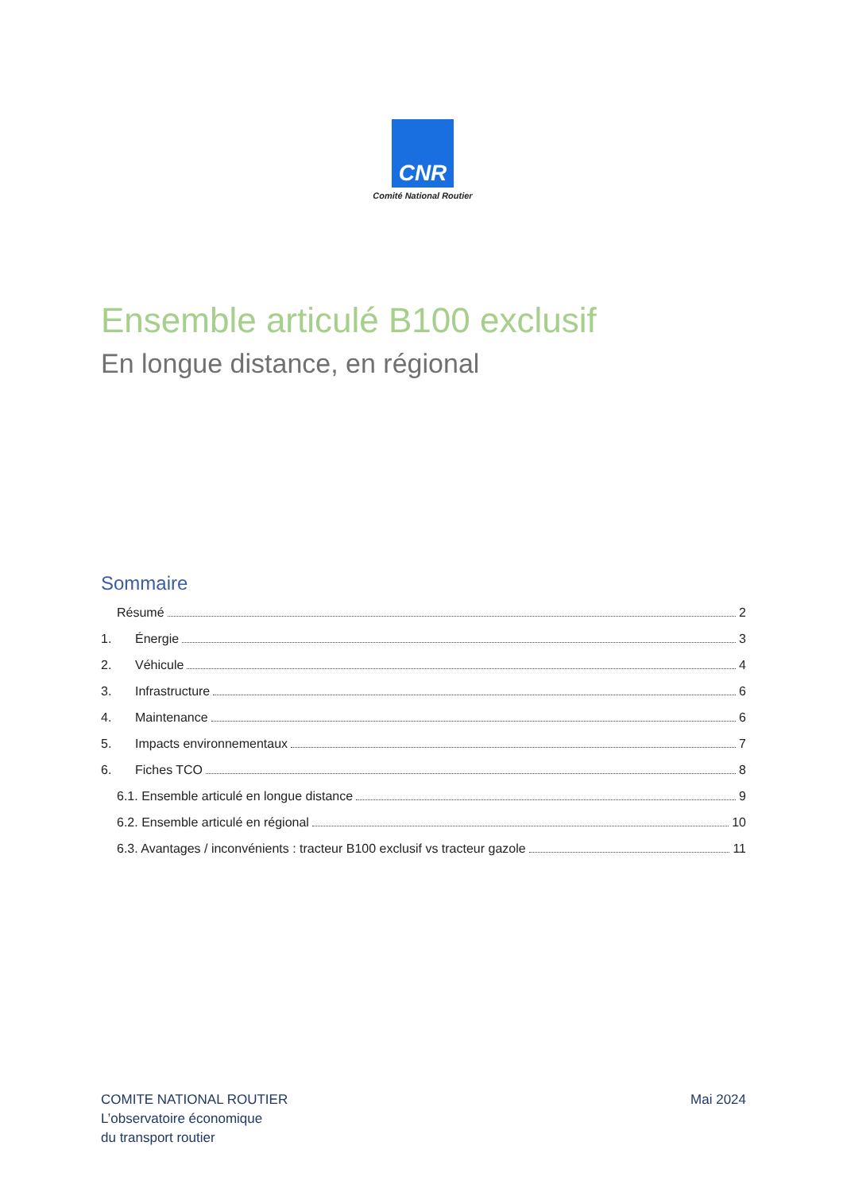CNR
Comité National Routier
Ensemble articulé B100 exclusif
En longue distance, en régional
Sommaire
Résumé 2
1. Énergie 3
2. Véhicule 4
3. Infrastructure 6
4. Maintenance 6
5. Impacts environnementaux 7
6. Fiches TCO 8
6.1. Ensemble articulé en longue distance 9
6.2. Ensemble articulé en régional 10
6.3. Avantages / inconvénients : tracteur B100 exclusif vs tracteur gazole 11
COMITE NATIONAL ROUTIER
L’observatoire économique
du transport routier
Mai 2024